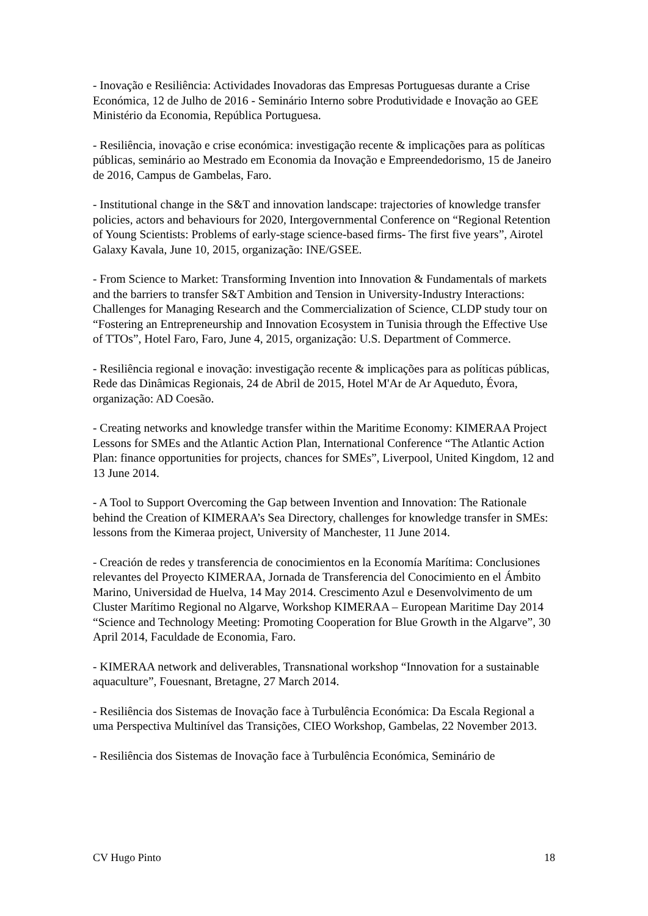- Inovação e Resiliência: Actividades Inovadoras das Empresas Portuguesas durante a Crise Económica, 12 de Julho de 2016 - Seminário Interno sobre Produtividade e Inovação ao GEE Ministério da Economia, República Portuguesa.
- Resiliência, inovação e crise económica: investigação recente & implicações para as políticas públicas, seminário ao Mestrado em Economia da Inovação e Empreendedorismo, 15 de Janeiro de 2016, Campus de Gambelas, Faro.
- Institutional change in the S&T and innovation landscape: trajectories of knowledge transfer policies, actors and behaviours for 2020, Intergovernmental Conference on “Regional Retention of Young Scientists: Problems of early-stage science-based firms- The first five years”, Airotel Galaxy Kavala, June 10, 2015, organização: INE/GSEE.
- From Science to Market: Transforming Invention into Innovation & Fundamentals of markets and the barriers to transfer S&T Ambition and Tension in University-Industry Interactions: Challenges for Managing Research and the Commercialization of Science, CLDP study tour on “Fostering an Entrepreneurship and Innovation Ecosystem in Tunisia through the Effective Use of TTOs”, Hotel Faro, Faro, June 4, 2015, organização: U.S. Department of Commerce.
- Resiliência regional e inovação: investigação recente & implicações para as políticas públicas, Rede das Dinâmicas Regionais, 24 de Abril de 2015, Hotel M'Ar de Ar Aqueduto, Évora, organização: AD Coesão.
- Creating networks and knowledge transfer within the Maritime Economy: KIMERAA Project Lessons for SMEs and the Atlantic Action Plan, International Conference “The Atlantic Action Plan: finance opportunities for projects, chances for SMEs”, Liverpool, United Kingdom, 12 and 13 June 2014.
- A Tool to Support Overcoming the Gap between Invention and Innovation: The Rationale behind the Creation of KIMERAA’s Sea Directory, challenges for knowledge transfer in SMEs: lessons from the Kimeraa project, University of Manchester, 11 June 2014.
- Creación de redes y transferencia de conocimientos en la Economía Marítima: Conclusiones relevantes del Proyecto KIMERAA, Jornada de Transferencia del Conocimiento en el Ámbito Marino, Universidad de Huelva, 14 May 2014. Crescimento Azul e Desenvolvimento de um Cluster Marítimo Regional no Algarve, Workshop KIMERAA – European Maritime Day 2014 “Science and Technology Meeting: Promoting Cooperation for Blue Growth in the Algarve”, 30 April 2014, Faculdade de Economia, Faro.
- KIMERAA network and deliverables, Transnational workshop “Innovation for a sustainable aquaculture”, Fouesnant, Bretagne, 27 March 2014.
- Resiliência dos Sistemas de Inovação face à Turbulência Económica: Da Escala Regional a uma Perspectiva Multinível das Transições, CIEO Workshop, Gambelas, 22 November 2013.
- Resiliência dos Sistemas de Inovação face à Turbulência Económica, Seminário de
CV Hugo Pinto 18